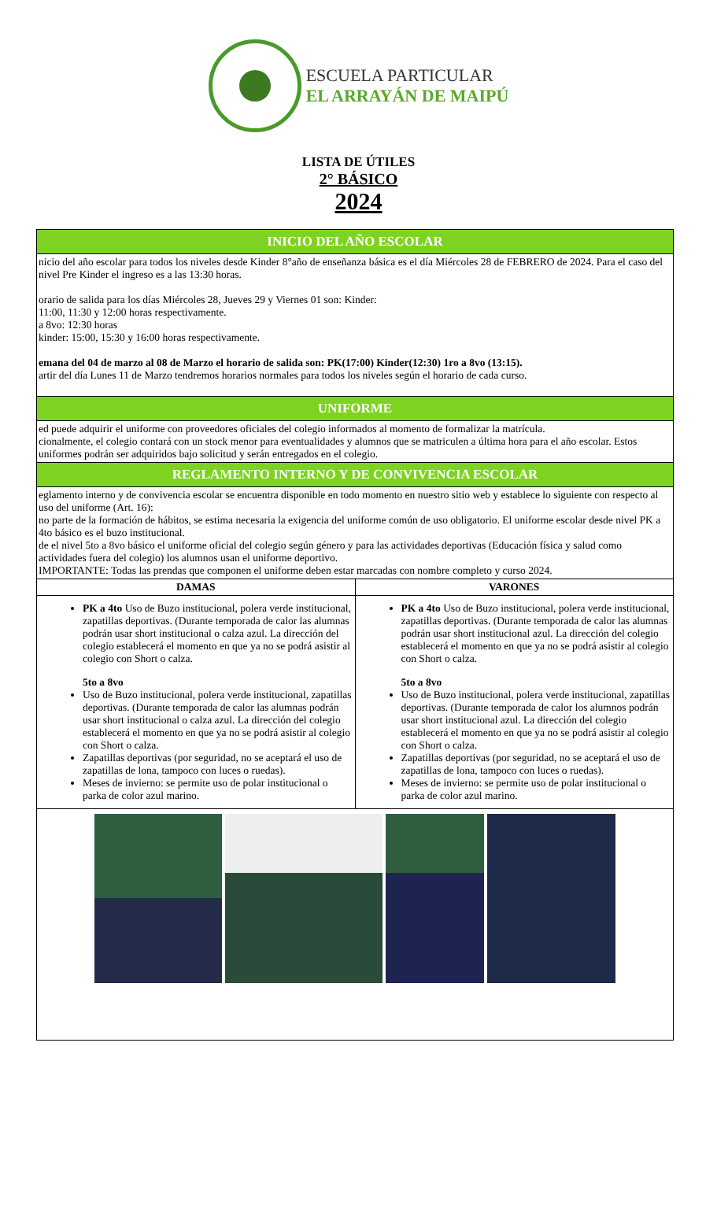ESCUELA PARTICULAR
EL ARRAYÁN DE MAIPÚ
LISTA DE ÚTILES
2° BÁSICO
2024
| INICIO DEL AÑO ESCOLAR | |
| nicio del año escolar para todos los niveles desde Kinder 8°año de enseñanza básica es el día Miércoles 28 de FEBRERO de 2024. Para el caso del nivel Pre Kinder el ingreso es a las 13:30 horas. orario de salida para los días Miércoles 28, Jueves 29 y Viernes 01 son: Kinder: 11:00, 11:30 y 12:00 horas respectivamente. a 8vo: 12:30 horas kinder: 15:00, 15:30 y 16:00 horas respectivamente. emana del 04 de marzo al 08 de Marzo el horario de salida son: PK(17:00) Kinder(12:30) 1ro a 8vo (13:15). artir del día Lunes 11 de Marzo tendremos horarios normales para todos los niveles según el horario de cada curso. | |
| UNIFORME | |
| ed puede adquirir el uniforme con proveedores oficiales del colegio informados al momento de formalizar la matrícula. cionalmente, el colegio contará con un stock menor para eventualidades y alumnos que se matriculen a última hora para el año escolar. Estos uniformes podrán ser adquiridos bajo solicitud y serán entregados en el colegio. | |
| REGLAMENTO INTERNO Y DE CONVIVENCIA ESCOLAR | |
| eglamento interno y de convivencia escolar se encuentra disponible en todo momento en nuestro sitio web y establece lo siguiente con respecto al uso del uniforme (Art. 16): no parte de la formación de hábitos, se estima necesaria la exigencia del uniforme común de uso obligatorio. El uniforme escolar desde nivel PK a 4to básico es el buzo institucional. de el nivel 5to a 8vo básico el uniforme oficial del colegio según género y para las actividades deportivas (Educación física y salud como actividades fuera del colegio) los alumnos usan el uniforme deportivo. IMPORTANTE: Todas las prendas que componen el uniforme deben estar marcadas con nombre completo y curso 2024. | |
| DAMAS | VARONES |
| PK a 4to Uso de Buzo institucional, polera verde institucional, zapatillas deportivas. (Durante temporada de calor las alumnas podrán usar short institucional o calza azul. La dirección del colegio establecerá el momento en que ya no se podrá asistir al colegio con Short o calza. 5to a 8vo Uso de Buzo institucional, polera verde institucional, zapatillas deportivas. (Durante temporada de calor las alumnas podrán usar short institucional o calza azul. La dirección del colegio establecerá el momento en que ya no se podrá asistir al colegio con Short o calza. Zapatillas deportivas (por seguridad, no se aceptará el uso de zapatillas de lona, tampoco con luces o ruedas). Meses de invierno: se permite uso de polar institucional o parka de color azul marino. | PK a 4to Uso de Buzo institucional, polera verde institucional, zapatillas deportivas. (Durante temporada de calor las alumnas podrán usar short institucional azul. La dirección del colegio establecerá el momento en que ya no se podrá asistir al colegio con Short o calza. 5to a 8vo Uso de Buzo institucional, polera verde institucional, zapatillas deportivas. (Durante temporada de calor los alumnos podrán usar short institucional azul. La dirección del colegio establecerá el momento en que ya no se podrá asistir al colegio con Short o calza. Zapatillas deportivas (por seguridad, no se aceptará el uso de zapatillas de lona, tampoco con luces o ruedas). Meses de invierno: se permite uso de polar institucional o parka de color azul marino. |